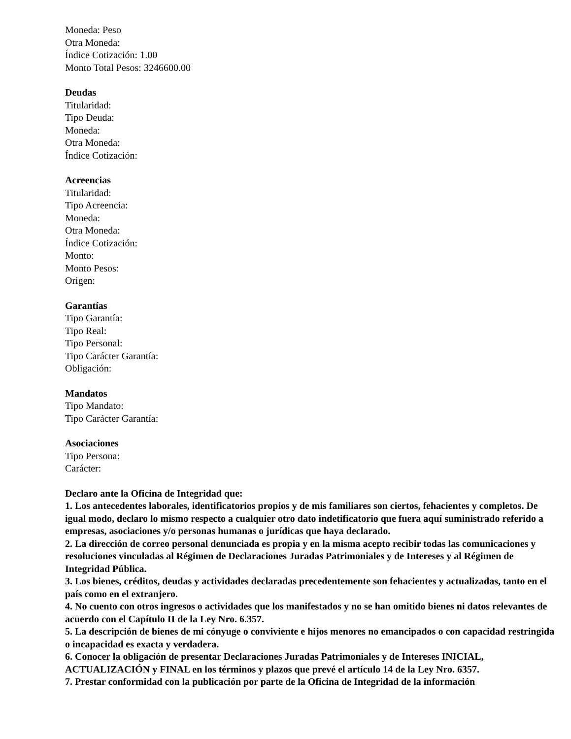Moneda: Peso
Otra Moneda:
Índice Cotización: 1.00
Monto Total Pesos: 3246600.00
Deudas
Titularidad:
Tipo Deuda:
Moneda:
Otra Moneda:
Índice Cotización:
Acreencias
Titularidad:
Tipo Acreencia:
Moneda:
Otra Moneda:
Índice Cotización:
Monto:
Monto Pesos:
Origen:
Garantías
Tipo Garantía:
Tipo Real:
Tipo Personal:
Tipo Carácter Garantía:
Obligación:
Mandatos
Tipo Mandato:
Tipo Carácter Garantía:
Asociaciones
Tipo Persona:
Carácter:
Declaro ante la Oficina de Integridad que:
1. Los antecedentes laborales, identificatorios propios y de mis familiares son ciertos, fehacientes y completos. De igual modo, declaro lo mismo respecto a cualquier otro dato indetificatorio que fuera aquí suministrado referido a empresas, asociaciones y/o personas humanas o jurídicas que haya declarado.
2. La dirección de correo personal denunciada es propia y en la misma acepto recibir todas las comunicaciones y resoluciones vinculadas al Régimen de Declaraciones Juradas Patrimoniales y de Intereses y al Régimen de Integridad Pública.
3. Los bienes, créditos, deudas y actividades declaradas precedentemente son fehacientes y actualizadas, tanto en el país como en el extranjero.
4. No cuento con otros ingresos o actividades que los manifestados y no se han omitido bienes ni datos relevantes de acuerdo con el Capítulo II de la Ley Nro. 6.357.
5. La descripción de bienes de mi cónyuge o conviviente e hijos menores no emancipados o con capacidad restringida o incapacidad es exacta y verdadera.
6. Conocer la obligación de presentar Declaraciones Juradas Patrimoniales y de Intereses INICIAL, ACTUALIZACIÓN y FINAL en los términos y plazos que prevé el artículo 14 de la Ley Nro. 6357.
7. Prestar conformidad con la publicación por parte de la Oficina de Integridad de la información